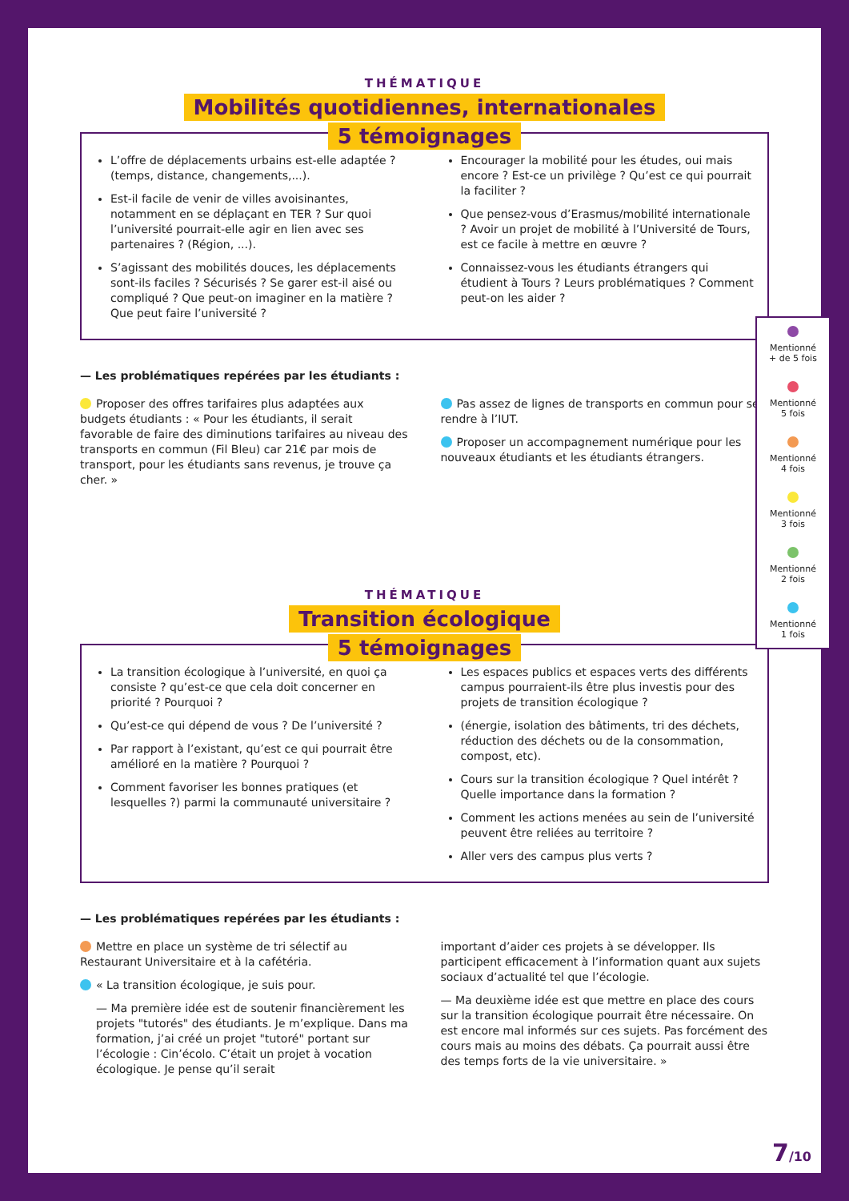THÉMATIQUE
Mobilités quotidiennes, internationales
5 témoignages
L’offre de déplacements urbains est-elle adaptée ? (temps, distance, changements,...).
Est-il facile de venir de villes avoisinantes, notamment en se déplaçant en TER ? Sur quoi l’université pourrait-elle agir en lien avec ses partenaires ? (Région, ...).
S’agissant des mobilités douces, les déplacements sont-ils faciles ? Sécurisés ? Se garer est-il aisé ou compliqué ? Que peut-on imaginer en la matière ? Que peut faire l’université ?
Encourager la mobilité pour les études, oui mais encore ? Est-ce un privilège ? Qu’est ce qui pourrait la faciliter ?
Que pensez-vous d’Erasmus/mobilité internationale ? Avoir un projet de mobilité à l’Université de Tours, est ce facile à mettre en œuvre ?
Connaissez-vous les étudiants étrangers qui étudient à Tours ? Leurs problématiques ? Comment peut-on les aider ?
— Les problématiques repérées par les étudiants :
Proposer des offres tarifaires plus adaptées aux budgets étudiants : « Pour les étudiants, il serait favorable de faire des diminutions tarifaires au niveau des transports en commun (Fil Bleu) car 21€ par mois de transport, pour les étudiants sans revenus, je trouve ça cher. »
Pas assez de lignes de transports en commun pour se rendre à l’IUT.
Proposer un accompagnement numérique pour les nouveaux étudiants et les étudiants étrangers.
THÉMATIQUE
Transition écologique
5 témoignages
La transition écologique à l’université, en quoi ça consiste ? qu’est-ce que cela doit concerner en priorité ? Pourquoi ?
Qu’est-ce qui dépend de vous ? De l’université ?
Par rapport à l’existant, qu’est ce qui pourrait être amélioré en la matière ? Pourquoi ?
Comment favoriser les bonnes pratiques (et lesquelles ?) parmi la communauté universitaire ?
Les espaces publics et espaces verts des différents campus pourraient-ils être plus investis pour des projets de transition écologique ?
(énergie, isolation des bâtiments, tri des déchets, réduction des déchets ou de la consommation, compost, etc).
Cours sur la transition écologique ? Quel intérêt ? Quelle importance dans la formation ?
Comment les actions menées au sein de l’université peuvent être reliées au territoire ?
Aller vers des campus plus verts ?
— Les problématiques repérées par les étudiants :
Mettre en place un système de tri sélectif au Restaurant Universitaire et à la cafétéria.
« La transition écologique, je suis pour.
— Ma première idée est de soutenir financièrement les projets "tutorés" des étudiants. Je m’explique. Dans ma formation, j’ai créé un projet "tutoré" portant sur l’écologie : Cin’écolo. C’était un projet à vocation écologique. Je pense qu’il serait
important d’aider ces projets à se développer. Ils participent efficacement à l’information quant aux sujets sociaux d’actualité tel que l’écologie.
— Ma deuxième idée est que mettre en place des cours sur la transition écologique pourrait être nécessaire. On est encore mal informés sur ces sujets. Pas forcément des cours mais au moins des débats. Ça pourrait aussi être des temps forts de la vie universitaire. »
Mentionné
+ de 5 fois
Mentionné
5 fois
Mentionné
4 fois
Mentionné
3 fois
Mentionné
2 fois
Mentionné
1 fois
7/10